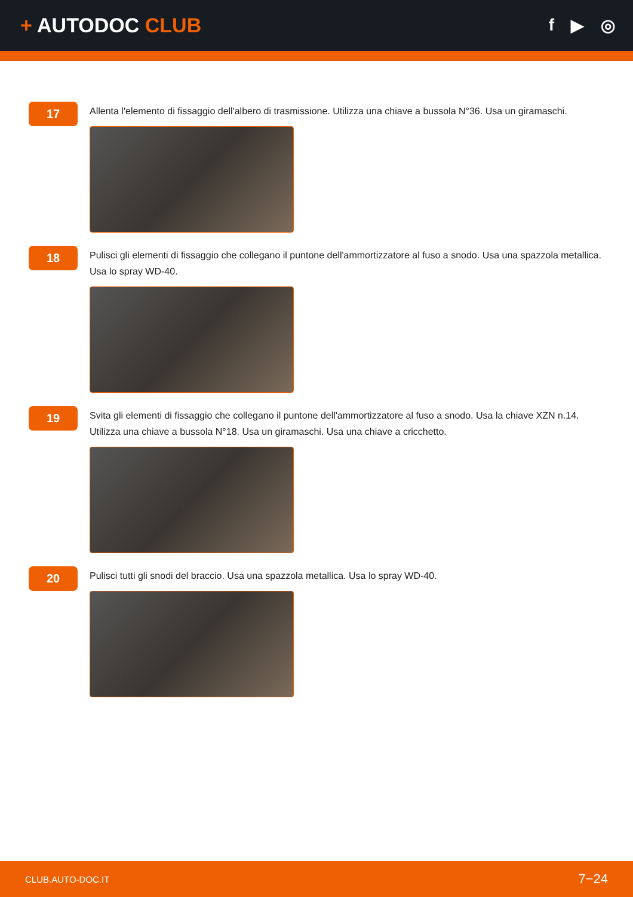+ AUTODOC CLUB
f ▶ ◎
17
Allenta l'elemento di fissaggio dell'albero di trasmissione. Utilizza una chiave a bussola N°36. Usa un giramaschi.
18
Pulisci gli elementi di fissaggio che collegano il puntone dell'ammortizzatore al fuso a snodo. Usa una spazzola metallica. Usa lo spray WD-40.
19
Svita gli elementi di fissaggio che collegano il puntone dell'ammortizzatore al fuso a snodo. Usa la chiave XZN n.14. Utilizza una chiave a bussola N°18. Usa un giramaschi. Usa una chiave a cricchetto.
20
Pulisci tutti gli snodi del braccio. Usa una spazzola metallica. Usa lo spray WD-40.
CLUB.AUTO-DOC.IT 7−24